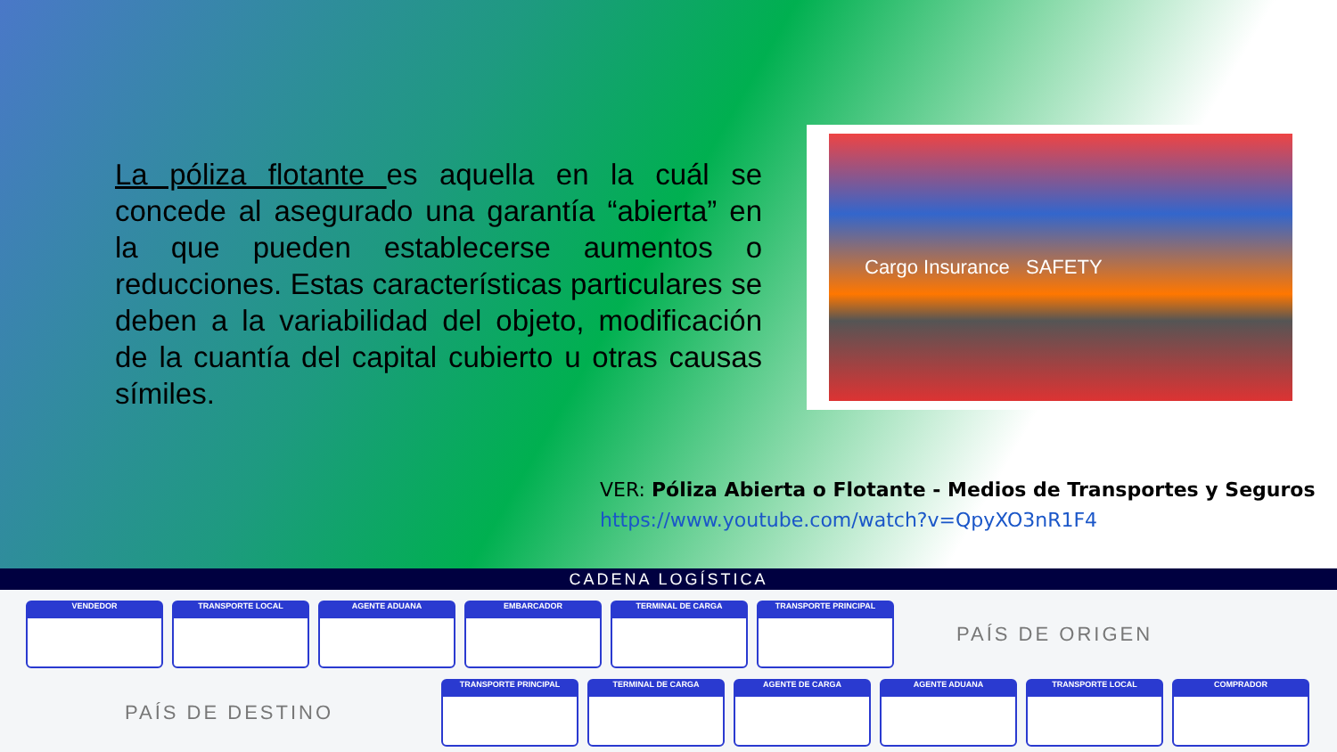La póliza flotante es aquella en la cuál se concede al asegurado una garantía “abierta” en la que pueden establecerse aumentos o reducciones. Estas características particulares se deben a la variabilidad del objeto, modificación de la cuantía del capital cubierto u otras causas símiles.
Cargo Insurance SAFETY
VER: Póliza Abierta o Flotante - Medios de Transportes y Seguros
https://www.youtube.com/watch?v=QpyXO3nR1F4
CADENA LOGÍSTICA
VENDEDOR
TRANSPORTE LOCAL
AGENTE ADUANA EMBARCADOR
TERMINAL DE CARGA
TRANSPORTE PRINCIPAL
PAÍS DE ORIGEN
PAÍS DE DESTINO
TRANSPORTE PRINCIPAL
TERMINAL DE CARGA
AGENTE DE CARGA AGENTE ADUANA
TRANSPORTE LOCAL
COMPRADOR